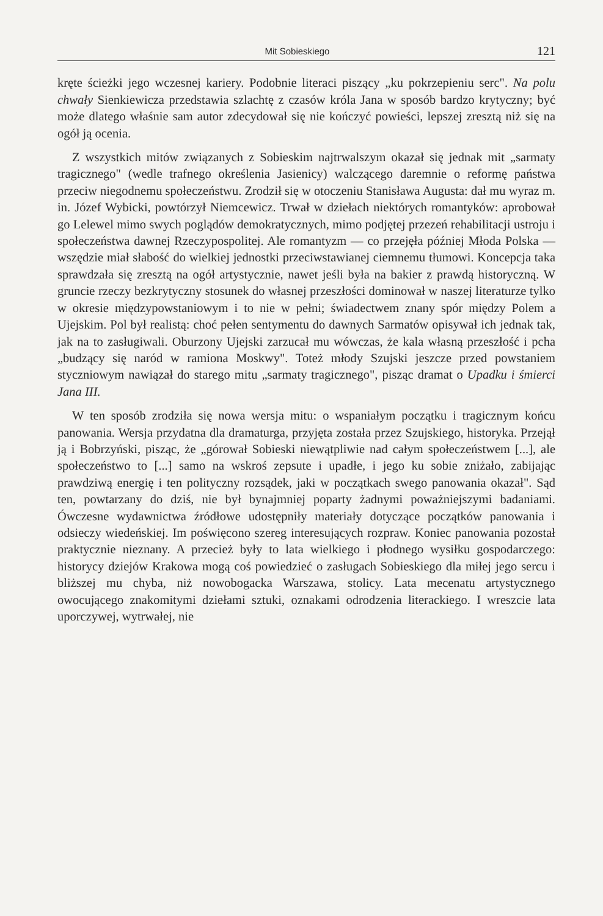Mit Sobieskiego 121
kręte ścieżki jego wczesnej kariery. Podobnie literaci piszący „ku pokrzepieniu serc". Na polu chwały Sienkiewicza przedstawia szlachtę z czasów króla Jana w sposób bardzo krytyczny; być może dlatego właśnie sam autor zdecydował się nie kończyć powieści, lepszej zresztą niż się na ogół ją ocenia.
Z wszystkich mitów związanych z Sobieskim najtrwalszym okazał się jednak mit „sarmaty tragicznego" (wedle trafnego określenia Jasienicy) walczącego daremnie o reformę państwa przeciw niegodnemu społeczeństwu. Zrodził się w otoczeniu Stanisława Augusta: dał mu wyraz m. in. Józef Wybicki, powtórzył Niemcewicz. Trwał w dziełach niektórych romantyków: aprobował go Lelewel mimo swych poglądów demokratycznych, mimo podjętej przezeń rehabilitacji ustroju i społeczeństwa dawnej Rzeczypospolitej. Ale romantyzm — co przejęła później Młoda Polska — wszędzie miał słabość do wielkiej jednostki przeciwstawianej ciemnemu tłumowi. Koncepcja taka sprawdzała się zresztą na ogół artystycznie, nawet jeśli była na bakier z prawdą historyczną. W gruncie rzeczy bezkrytyczny stosunek do własnej przeszłości dominował w naszej literaturze tylko w okresie międzypowstaniowym i to nie w pełni; świadectwem znany spór między Polem a Ujejskim. Pol był realistą: choć pełen sentymentu do dawnych Sarmatów opisywał ich jednak tak, jak na to zasługiwali. Oburzony Ujejski zarzucał mu wówczas, że kala własną przeszłość i pcha „budzący się naród w ramiona Moskwy". Toteż młody Szujski jeszcze przed powstaniem styczniowym nawiązał do starego mitu „sarmaty tragicznego", pisząc dramat o Upadku i śmierci Jana III.
W ten sposób zrodziła się nowa wersja mitu: o wspaniałym początku i tragicznym końcu panowania. Wersja przydatna dla dramaturga, przyjęta została przez Szujskiego, historyka. Przejął ją i Bobrzyński, pisząc, że „górował Sobieski niewątpliwie nad całym społeczeństwem [...], ale społeczeństwo to [...] samo na wskroś zepsute i upadłe, i jego ku sobie zniżało, zabijając prawdziwą energię i ten polityczny rozsądek, jaki w początkach swego panowania okazał". Sąd ten, powtarzany do dziś, nie był bynajmniej poparty żadnymi poważniejszymi badaniami. Ówczesne wydawnictwa źródłowe udostępniły materiały dotyczące początków panowania i odsieczy wiedeńskiej. Im poświęcono szereg interesujących rozpraw. Koniec panowania pozostał praktycznie nieznany. A przecież były to lata wielkiego i płodnego wysiłku gospodarczego: historycy dziejów Krakowa mogą coś powiedzieć o zasługach Sobieskiego dla miłej jego sercu i bliższej mu chyba, niż nowobogacka Warszawa, stolicy. Lata mecenatu artystycznego owocującego znakomitymi dziełami sztuki, oznakami odrodzenia literackiego. I wreszcie lata uporczywej, wytrwałej, nie